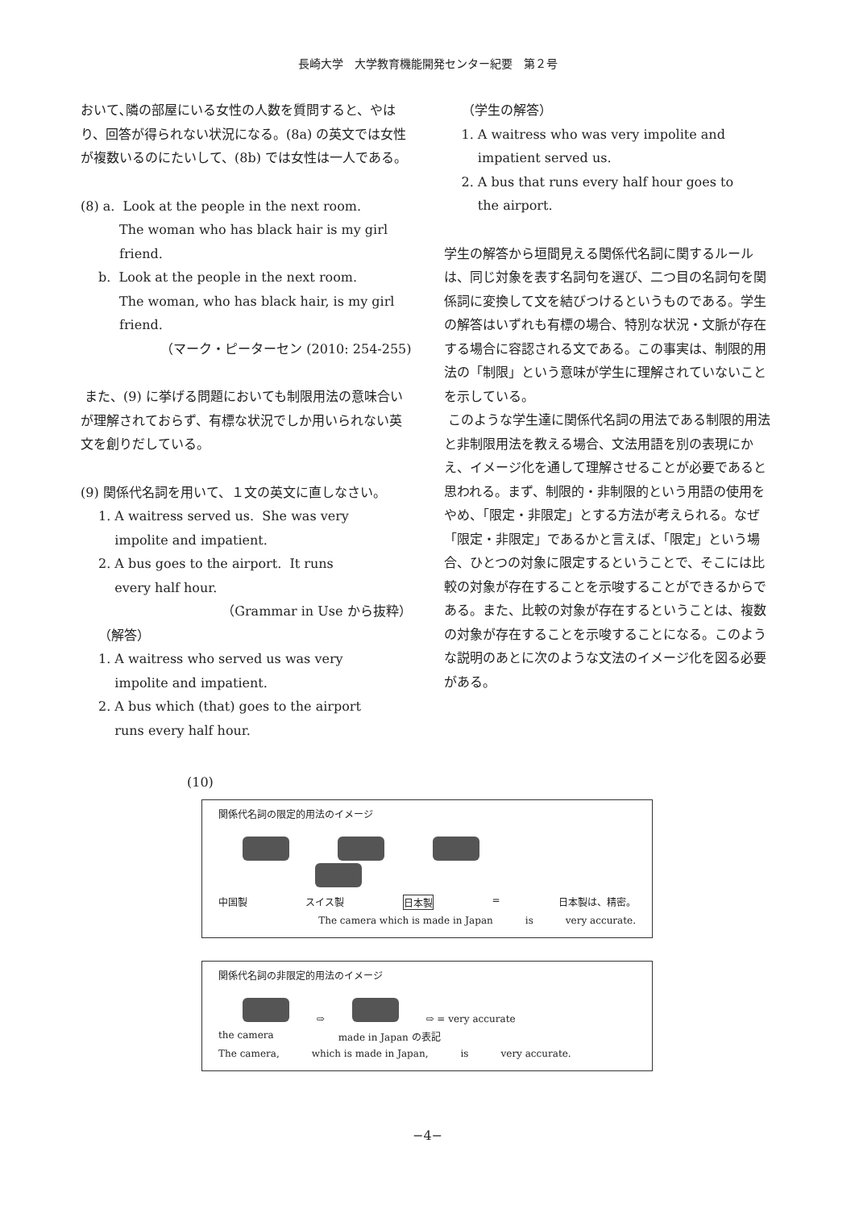長崎大学　大学教育機能開発センター紀要　第２号
おいて､隣の部屋にいる女性の人数を質問すると、やはり、回答が得られない状況になる。(8a) の英文では女性が複数いるのにたいして、(8b) では女性は一人である。
(8) a. Look at the people in the next room.
The woman who has black hair is my girl friend.
b. Look at the people in the next room.
The woman, who has black hair, is my girl friend.
（マーク・ピーターセン (2010: 254-255)
また、(9) に挙げる問題においても制限用法の意味合いが理解されておらず、有標な状況でしか用いられない英文を創りだしている。
(9) 関係代名詞を用いて、１文の英文に直しなさい。
1. A waitress served us. She was very
impolite and impatient.
2. A bus goes to the airport. It runs
every half hour.
（Grammar in Use から抜粋）
（解答）
1. A waitress who served us was very
impolite and impatient.
2. A bus which (that) goes to the airport
runs every half hour.
（学生の解答）
1. A waitress who was very impolite and
impatient served us.
2. A bus that runs every half hour goes to
the airport.
学生の解答から垣間見える関係代名詞に関するルールは、同じ対象を表す名詞句を選び、二つ目の名詞句を関係詞に変換して文を結びつけるというものである。学生の解答はいずれも有標の場合、特別な状況・文脈が存在する場合に容認される文である。この事実は、制限的用法の「制限」という意味が学生に理解されていないことを示している。
このような学生達に関係代名詞の用法である制限的用法と非制限用法を教える場合、文法用語を別の表現にかえ、イメージ化を通して理解させることが必要であると思われる。まず、制限的・非制限的という用語の使用をやめ、「限定・非限定」とする方法が考えられる。なぜ「限定・非限定」であるかと言えば、「限定」という場合、ひとつの対象に限定するということで、そこには比較の対象が存在することを示唆することができるからである。また、比較の対象が存在するということは、複数の対象が存在することを示唆することになる。このような説明のあとに次のような文法のイメージ化を図る必要がある。
(10)
関係代名詞の限定的用法のイメージ
中国製 スイス製 日本製 = 日本製は、精密。
The camera which is made in Japan is very accurate.
関係代名詞の非限定的用法のイメージ
⇨ ⇨ = very accurate
the camera made in Japan の表記
The camera, which is made in Japan, is very accurate.
−4−